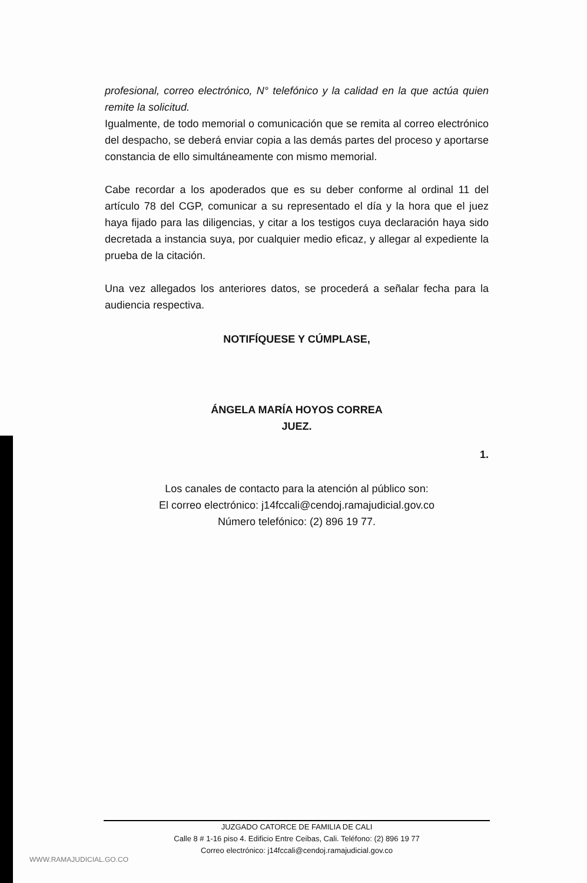profesional, correo electrónico, N° telefónico y la calidad en la que actúa quien remite la solicitud.
Igualmente, de todo memorial o comunicación que se remita al correo electrónico del despacho, se deberá enviar copia a las demás partes del proceso y aportarse constancia de ello simultáneamente con mismo memorial.
Cabe recordar a los apoderados que es su deber conforme al ordinal 11 del artículo 78 del CGP, comunicar a su representado el día y la hora que el juez haya fijado para las diligencias, y citar a los testigos cuya declaración haya sido decretada a instancia suya, por cualquier medio eficaz, y allegar al expediente la prueba de la citación.
Una vez allegados los anteriores datos, se procederá a señalar fecha para la audiencia respectiva.
NOTIFÍQUESE Y CÚMPLASE,
ÁNGELA MARÍA HOYOS CORREA
JUEZ.
1.
Los canales de contacto para la atención al público son:
El correo electrónico: j14fccali@cendoj.ramajudicial.gov.co
Número telefónico: (2) 896 19 77.
JUZGADO CATORCE DE FAMILIA DE CALI
Calle 8 # 1-16 piso 4. Edificio Entre Ceibas, Cali. Teléfono: (2) 896 19 77
Correo electrónico: j14fccali@cendoj.ramajudicial.gov.co
WWW.RAMAJUDICIAL.GO.CO